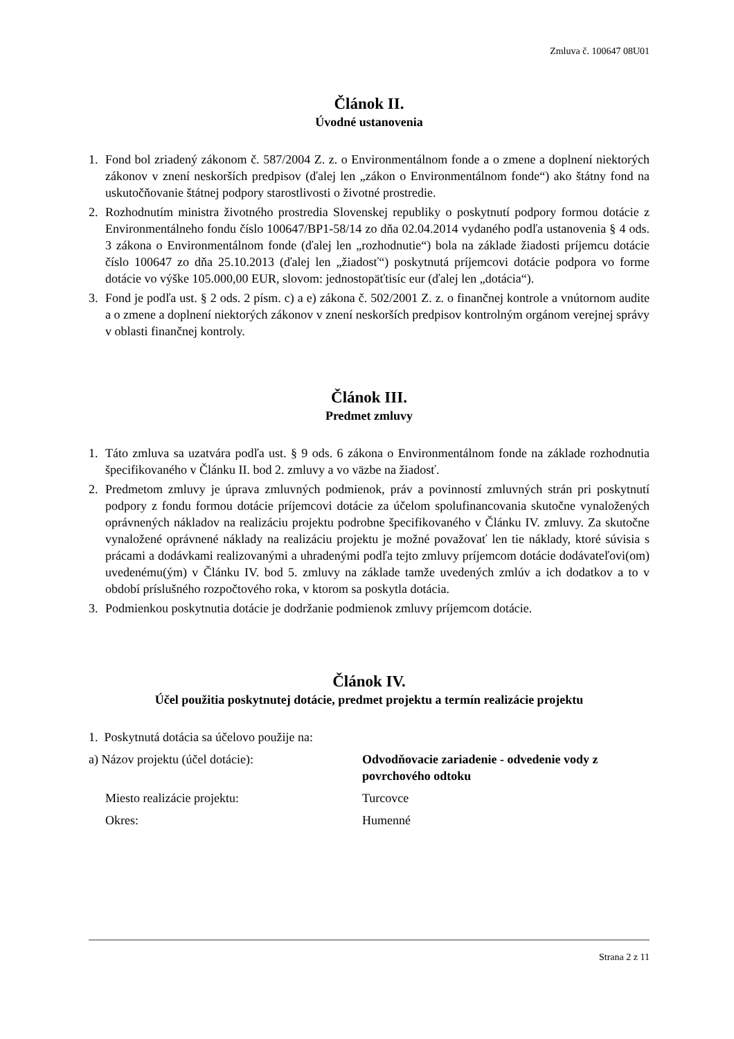Zmluva č. 100647 08U01
Článok II.
Úvodné ustanovenia
1. Fond bol zriadený zákonom č. 587/2004 Z. z. o Environmentálnom fonde a o zmene a doplnení niektorých zákonov v znení neskorších predpisov (ďalej len „zákon o Environmentálnom fonde“) ako štátny fond na uskutočňovanie štátnej podpory starostlivosti o životné prostredie.
2. Rozhodnutím ministra životného prostredia Slovenskej republiky o poskytnutí podpory formou dotácie z Environmentálneho fondu číslo 100647/BP1-58/14 zo dňa 02.04.2014 vydaného podľa ustanovenia § 4 ods. 3 zákona o Environmentálnom fonde (ďalej len „rozhodnutie“) bola na základe žiadosti príjemcu dotácie číslo 100647 zo dňa 25.10.2013 (ďalej len „žiadosť“) poskytnutá príjemcovi dotácie podpora vo forme dotácie vo výške 105.000,00 EUR, slovom: jednostopäťtisíc eur (ďalej len „dotácia“).
3. Fond je podľa ust. § 2 ods. 2 písm. c) a e) zákona č. 502/2001 Z. z. o finančnej kontrole a vnútornom audite a o zmene a doplnení niektorých zákonov v znení neskorších predpisov kontrolným orgánom verejnej správy v oblasti finančnej kontroly.
Článok III.
Predmet zmluvy
1. Táto zmluva sa uzatvára podľa ust. § 9 ods. 6 zákona o Environmentálnom fonde na základe rozhodnutia špecifikovaného v Článku II. bod 2. zmluvy a vo väzbe na žiadosť.
2. Predmetom zmluvy je úprava zmluvných podmienok, práv a povinností zmluvných strán pri poskytnutí podpory z fondu formou dotácie príjemcovi dotácie za účelom spolufinancovania skutočne vynaložených oprávnených nákladov na realizáciu projektu podrobne špecifikovaného v Článku IV. zmluvy. Za skutočne vynaložené oprávnené náklady na realizáciu projektu je možné považovať len tie náklady, ktoré súvisia s prácami a dodávkami realizovanými a uhradenými podľa tejto zmluvy príjemcom dotácie dodávateľovi(om) uvedenému(ým) v Článku IV. bod 5. zmluvy na základe tamže uvedených zmlúv a ich dodatkov a to v období príslušného rozpočtového roka, v ktorom sa poskytla dotácia.
3. Podmienkou poskytnutia dotácie je dodržanie podmienok zmluvy príjemcom dotácie.
Článok IV.
Účel použitia poskytnutej dotácie, predmet projektu a termín realizácie projektu
1. Poskytnutá dotácia sa účelovo použije na:
a) Názov projektu (účel dotácie): Odvodňovacie zariadenie - odvedenie vody z povrchového odtoku
Miesto realizácie projektu: Turcovce
Okres: Humenné
Strana 2 z 11